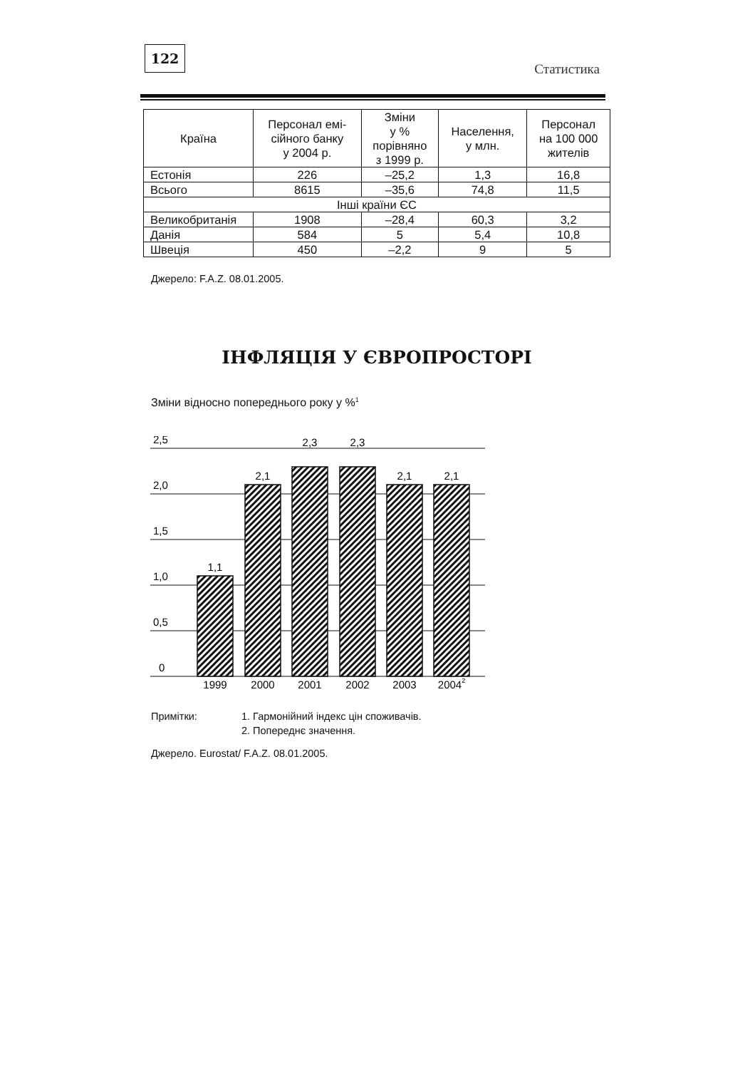122
Статистика
| Країна | Персонал емі- сійного банку у 2004 р. | Зміни у % порівняно з 1999 р. | Населення, у млн. | Персонал на 100 000 жителів |
| --- | --- | --- | --- | --- |
| Естонія | 226 | –25,2 | 1,3 | 16,8 |
| Всього | 8615 | –35,6 | 74,8 | 11,5 |
| Інші країни ЄС | | | | |
| Великобританія | 1908 | –28,4 | 60,3 | 3,2 |
| Данія | 584 | 5 | 5,4 | 10,8 |
| Швеція | 450 | –2,2 | 9 | 5 |
Джерело: F.A.Z. 08.01.2005.
ІНФЛЯЦІЯ У ЄВРОПРОСТОРІ
Зміни відносно попереднього року у %<sup>1</sup>
2,5
2,0
1,5
1,0
0,5
0
1,1
2,1
2,3
2,3
2,1
2,1
1999
2000
2001
2002
2003
20042
Примітки: 1. Гармонійний індекс цін споживачів.
2. Попереднє значення.
Джерело. Eurostat/ F.A.Z. 08.01.2005.